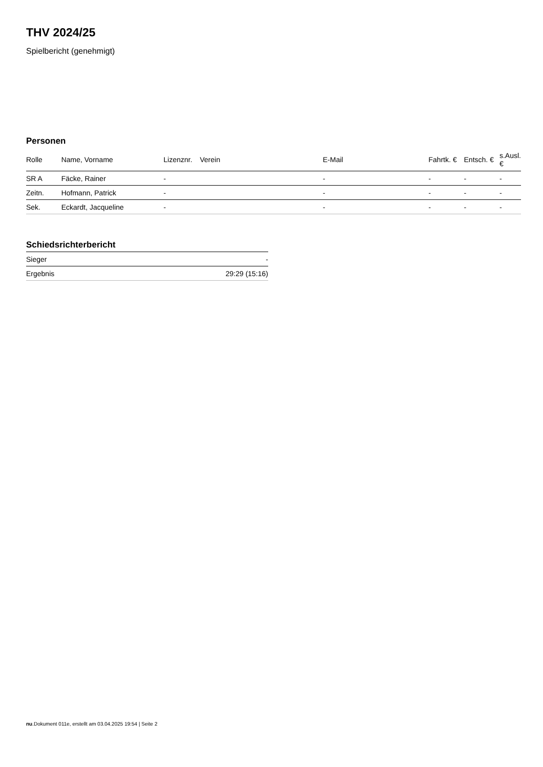THV 2024/25
Spielbericht (genehmigt)
Personen
| Rolle | Name, Vorname | Lizenznr. | Verein | E-Mail | Fahrtk. € | Entsch. € | s.Ausl. € |
| --- | --- | --- | --- | --- | --- | --- | --- |
| SR A | Fäcke, Rainer | - | | - | - | - | - |
| Zeitn. | Hofmann, Patrick | - | | - | - | - | - |
| Sek. | Eckardt, Jacqueline | - | | - | - | - | - |
Schiedsrichterbericht
| Sieger | - |
| Ergebnis | 29:29 (15:16) |
nu.Dokument 011e, erstellt am 03.04.2025 19:54 | Seite 2